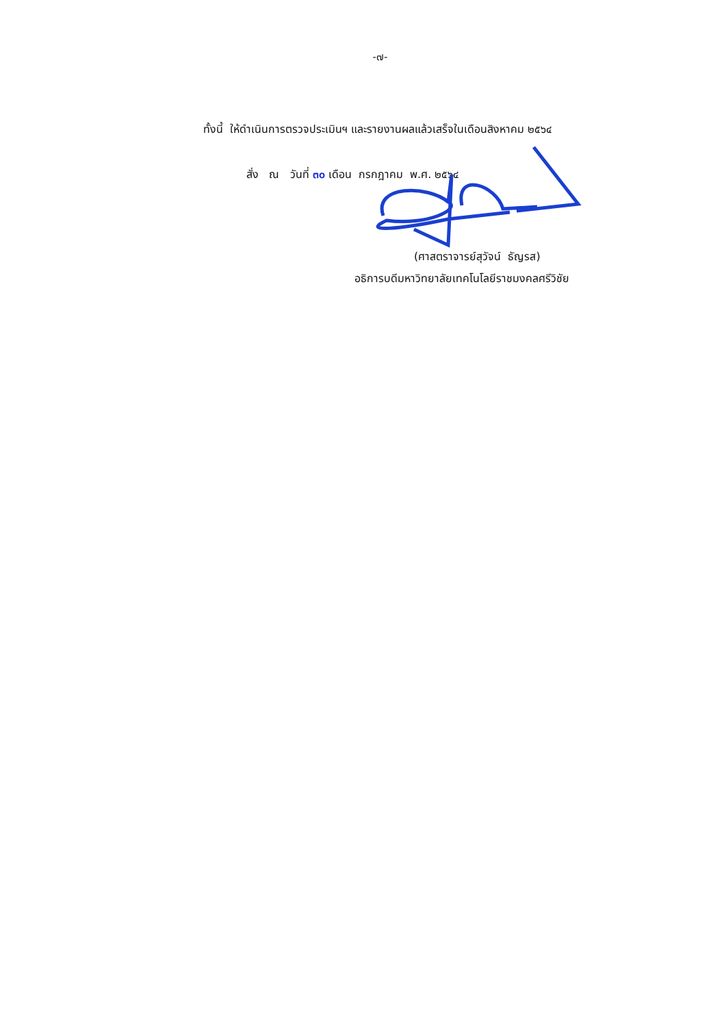-๗-
ทั้งนี้ ให้ดำเนินการตรวจประเมินฯ และรายงานผลแล้วเสร็จในเดือนสิงหาคม ๒๕๖๔
สั่ง ณ วันที่ ๓๐ เดือน กรกฎาคม พ.ศ. ๒๕๖๔
(ศาสตราจารย์สุวัจน์ ธัญรส)
อธิการบดีมหาวิทยาลัยเทคโนโลยีราชมงคลศรีวิชัย